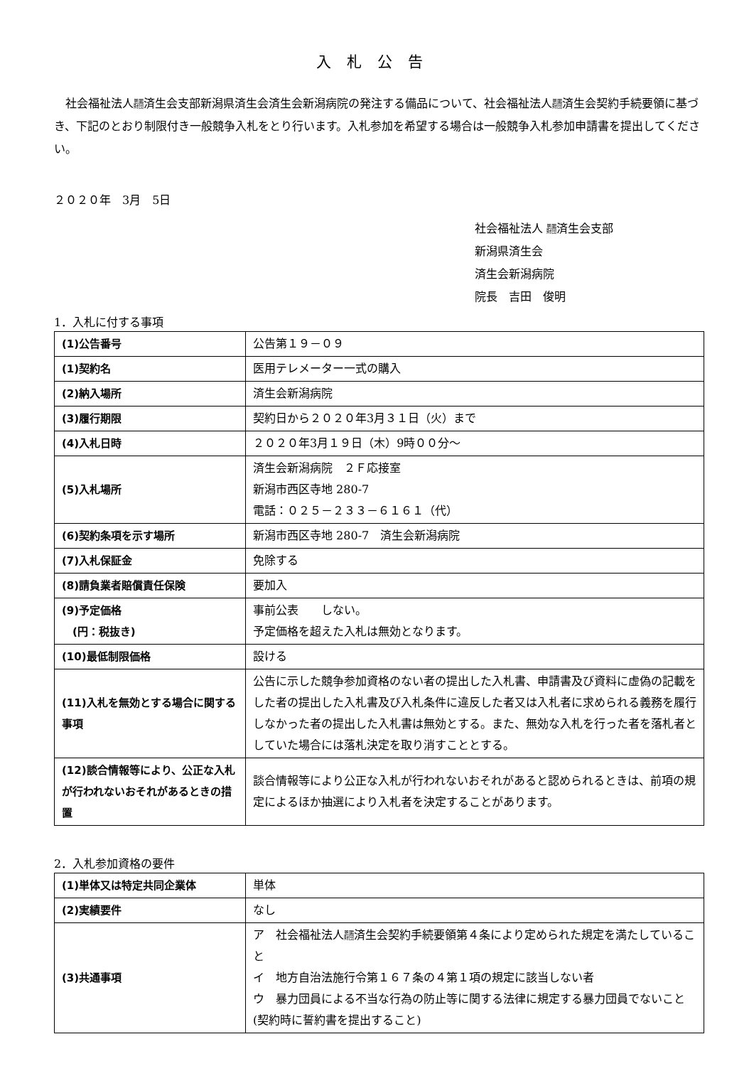入札公告
　社会福祉法人恩賜
財団済生会支部新潟県済生会済生会新潟病院の発注する備品について、社会福祉法人恩賜
財団済生会契約手続要領に基づき、下記のとおり制限付き一般競争入札をとり行います。入札参加を希望する場合は一般競争入札参加申請書を提出してください。
２０２０年　3月　5日
社会福祉法人 恩賜
財団済生会支部
新潟県済生会
済生会新潟病院
院長　吉田　俊明
1．入札に付する事項
| (1)公告番号 | 公告第１９－０９ |
| (1)契約名 | 医用テレメーター一式の購入 |
| (2)納入場所 | 済生会新潟病院 |
| (3)履行期限 | 契約日から２０２０年3月３１日（火）まで |
| (4)入札日時 | ２０２０年3月１９日（木）9時００分～ |
| (5)入札場所 | 済生会新潟病院 ２Ｆ応接室 新潟市西区寺地 280-7 電話：０２５－２３３－６１６１（代） |
| (6)契約条項を示す場所 | 新潟市西区寺地 280-7 済生会新潟病院 |
| (7)入札保証金 | 免除する |
| (8)請負業者賠償責任保険 | 要加入 |
| (9)予定価格 (円：税抜き) | 事前公表 しない。 予定価格を超えた入札は無効となります。 |
| (10)最低制限価格 | 設ける |
| (11)入札を無効とする場合に関する事項 | 公告に示した競争参加資格のない者の提出した入札書、申請書及び資料に虚偽の記載をした者の提出した入札書及び入札条件に違反した者又は入札者に求められる義務を履行しなかった者の提出した入札書は無効とする。また、無効な入札を行った者を落札者としていた場合には落札決定を取り消すこととする。 |
| (12)談合情報等により、公正な入札が行われないおそれがあるときの措置 | 談合情報等により公正な入札が行われないおそれがあると認められるときは、前項の規定によるほか抽選により入札者を決定することがあります。 |
2．入札参加資格の要件
| (1)単体又は特定共同企業体 | 単体 |
| (2)実績要件 | なし |
| (3)共通事項 | ア 社会福祉法人 恩賜 財団 済生会契約手続要領第４条により定められた規定を満たしていること イ 地方自治法施行令第１６７条の４第１項の規定に該当しない者 ウ 暴力団員による不当な行為の防止等に関する法律に規定する暴力団員でないこと(契約時に誓約書を提出すること) |